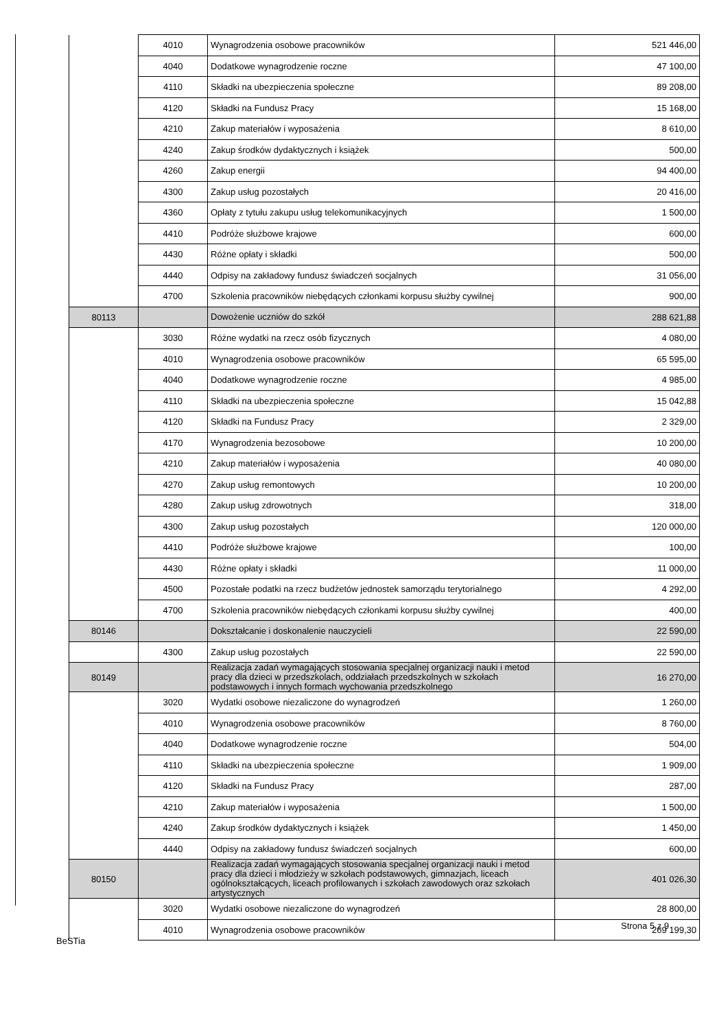| | 4010 | Wynagrodzenia osobowe pracowników | 521 446,00 |
| | 4040 | Dodatkowe wynagrodzenie roczne | 47 100,00 |
| | 4110 | Składki na ubezpieczenia społeczne | 89 208,00 |
| | 4120 | Składki na Fundusz Pracy | 15 168,00 |
| | 4210 | Zakup materiałów i wyposażenia | 8 610,00 |
| | 4240 | Zakup środków dydaktycznych i książek | 500,00 |
| | 4260 | Zakup energii | 94 400,00 |
| | 4300 | Zakup usług pozostałych | 20 416,00 |
| | 4360 | Opłaty z tytułu zakupu usług telekomunikacyjnych | 1 500,00 |
| | 4410 | Podróże służbowe krajowe | 600,00 |
| | 4430 | Różne opłaty i składki | 500,00 |
| | 4440 | Odpisy na zakładowy fundusz świadczeń socjalnych | 31 056,00 |
| | 4700 | Szkolenia pracowników niebędących członkami korpusu służby cywilnej | 900,00 |
| 80113 | | Dowożenie uczniów do szkół | 288 621,88 |
| | 3030 | Różne wydatki na rzecz osób fizycznych | 4 080,00 |
| | 4010 | Wynagrodzenia osobowe pracowników | 65 595,00 |
| | 4040 | Dodatkowe wynagrodzenie roczne | 4 985,00 |
| | 4110 | Składki na ubezpieczenia społeczne | 15 042,88 |
| | 4120 | Składki na Fundusz Pracy | 2 329,00 |
| | 4170 | Wynagrodzenia bezosobowe | 10 200,00 |
| | 4210 | Zakup materiałów i wyposażenia | 40 080,00 |
| | 4270 | Zakup usług remontowych | 10 200,00 |
| | 4280 | Zakup usług zdrowotnych | 318,00 |
| | 4300 | Zakup usług pozostałych | 120 000,00 |
| | 4410 | Podróże służbowe krajowe | 100,00 |
| | 4430 | Różne opłaty i składki | 11 000,00 |
| | 4500 | Pozostałe podatki na rzecz budżetów jednostek samorządu terytorialnego | 4 292,00 |
| | 4700 | Szkolenia pracowników niebędących członkami korpusu służby cywilnej | 400,00 |
| 80146 | | Dokształcanie i doskonalenie nauczycieli | 22 590,00 |
| | 4300 | Zakup usług pozostałych | 22 590,00 |
| 80149 | | Realizacja zadań wymagających stosowania specjalnej organizacji nauki i metod pracy dla dzieci w przedszkolach, oddziałach przedszkolnych w szkołach podstawowych i innych formach wychowania przedszkolnego | 16 270,00 |
| | 3020 | Wydatki osobowe niezaliczone do wynagrodzeń | 1 260,00 |
| | 4010 | Wynagrodzenia osobowe pracowników | 8 760,00 |
| | 4040 | Dodatkowe wynagrodzenie roczne | 504,00 |
| | 4110 | Składki na ubezpieczenia społeczne | 1 909,00 |
| | 4120 | Składki na Fundusz Pracy | 287,00 |
| | 4210 | Zakup materiałów i wyposażenia | 1 500,00 |
| | 4240 | Zakup środków dydaktycznych i książek | 1 450,00 |
| | 4440 | Odpisy na zakładowy fundusz świadczeń socjalnych | 600,00 |
| 80150 | | Realizacja zadań wymagających stosowania specjalnej organizacji nauki i metod pracy dla dzieci i młodzieży w szkołach podstawowych, gimnazjach, liceach ogólnokształcących, liceach profilowanych i szkołach zawodowych oraz szkołach artystycznych | 401 026,30 |
| | 3020 | Wydatki osobowe niezaliczone do wynagrodzeń | 28 800,00 |
| | 4010 | Wynagrodzenia osobowe pracowników | 269 199,30 |
Strona 5 z 9
BeSTia